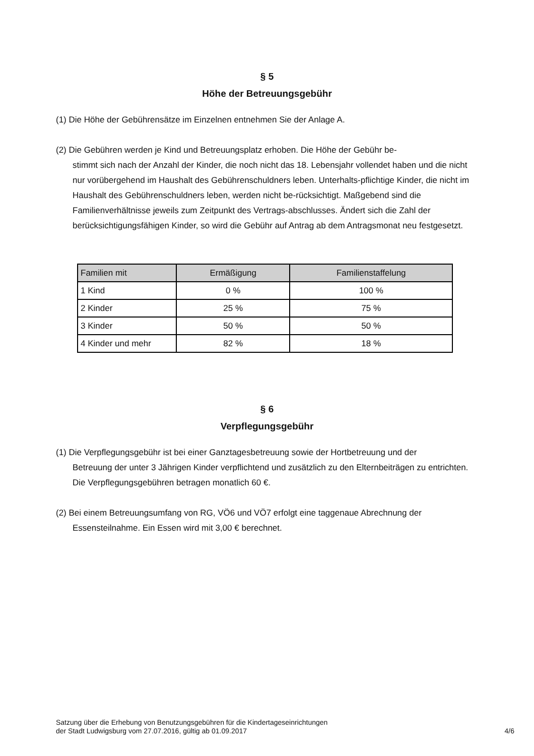§ 5
Höhe der Betreuungsgebühr
(1) Die Höhe der Gebührensätze im Einzelnen entnehmen Sie der Anlage A.
(2) Die Gebühren werden je Kind und Betreuungsplatz erhoben. Die Höhe der Gebühr be-
stimmt sich nach der Anzahl der Kinder, die noch nicht das 18. Lebensjahr vollendet haben und die nicht nur vorübergehend im Haushalt des Gebührenschuldners leben. Unterhalts-pflichtige Kinder, die nicht im Haushalt des Gebührenschuldners leben, werden nicht be-rücksichtigt. Maßgebend sind die Familienverhältnisse jeweils zum Zeitpunkt des Vertrags-abschlusses. Ändert sich die Zahl der berücksichtigungsfähigen Kinder, so wird die Gebühr auf Antrag ab dem Antragsmonat neu festgesetzt.
| Familien mit | Ermäßigung | Familienstaffelung |
| --- | --- | --- |
| 1 Kind | 0 % | 100 % |
| 2 Kinder | 25 % | 75 % |
| 3 Kinder | 50 % | 50 % |
| 4 Kinder und mehr | 82 % | 18 % |
§ 6
Verpflegungsgebühr
(1) Die Verpflegungsgebühr ist bei einer Ganztagesbetreuung sowie der Hortbetreuung und der
Betreuung der unter 3 Jährigen Kinder verpflichtend und zusätzlich zu den Elternbeiträgen zu entrichten. Die Verpflegungsgebühren betragen monatlich 60 €.
(2) Bei einem Betreuungsumfang von RG, VÖ6 und VÖ7 erfolgt eine taggenaue Abrechnung der
Essensteilnahme. Ein Essen wird mit 3,00 € berechnet.
Satzung über die Erhebung von Benutzungsgebühren für die Kindertageseinrichtungen
der Stadt Ludwigsburg vom 27.07.2016, gültig ab 01.09.2017
4/6